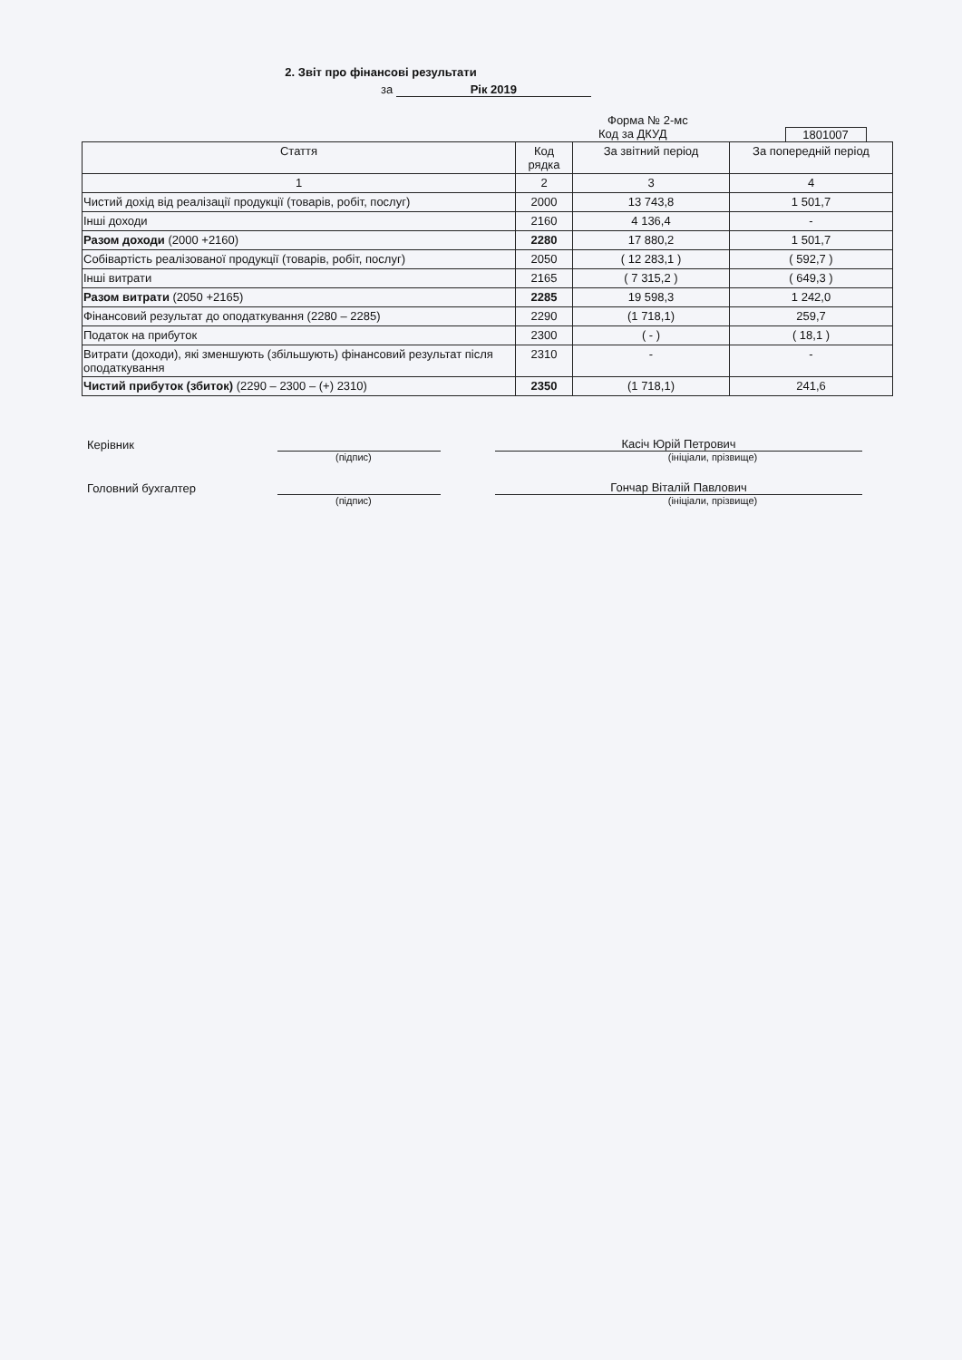2. Звіт про фінансові результати
за Рік 2019
Форма № 2-мс
Код за ДКУД 1801007
| Стаття | Код рядка | За звітний період | За попередній період |
| --- | --- | --- | --- |
| 1 | 2 | 3 | 4 |
| Чистий дохід від реалізації продукції (товарів, робіт, послуг) | 2000 | 13 743,8 | 1 501,7 |
| Інші доходи | 2160 | 4 136,4 | - |
| Разом доходи (2000 +2160) | 2280 | 17 880,2 | 1 501,7 |
| Собівартість реалізованої продукції (товарів, робіт, послуг) | 2050 | ( 12 283,1 ) | ( 592,7 ) |
| Інші витрати | 2165 | ( 7 315,2 ) | ( 649,3 ) |
| Разом витрати (2050 +2165) | 2285 | 19 598,3 | 1 242,0 |
| Фінансовий результат до оподаткування (2280 – 2285) | 2290 | (1 718,1) | 259,7 |
| Податок на прибуток | 2300 | ( - ) | ( 18,1 ) |
| Витрати (доходи), які зменшують (збільшують) фінансовий результат після оподаткування | 2310 | - | - |
| Чистий прибуток (збиток) (2290 – 2300 – (+) 2310) | 2350 | (1 718,1) | 241,6 |
Керівник
Касіч Юрій Петрович
(підпис) (ініціали, прізвище)
Головний бухгалтер
Гончар Віталій Павлович
(підпис) (ініціали, прізвище)